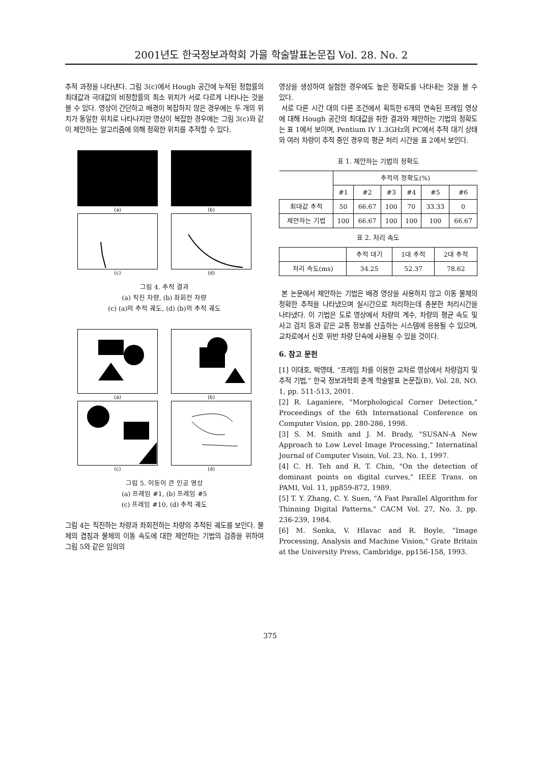2001년도 한국정보과학회 가을 학술발표논문집 Vol. 28. No. 2
추적 과정을 나타낸다. 그림 3(c)에서 Hough 공간에 누적된 정합률의 최대값과 극대값의 비정합률의 최소 위치가 서로 다르게 나타나는 것을 볼 수 있다. 영상이 간단하고 배경이 복잡하지 않은 경우에는 두 개의 위치가 동일한 위치로 나타나지만 영상이 복잡한 경우에는 그림 3(c)와 같이 제안하는 알고리즘에 의해 정확한 위치를 추적할 수 있다.
(a)
(b)
(c)
(d)
그림 4. 추적 결과
(a) 직진 차량, (b) 좌회전 차량
(c) (a)의 추적 궤도, (d) (b)의 추적 궤도
(a)
(b)
(c)
(d)
그림 5. 이동이 큰 인공 영상
(a) 프레임 #1, (b) 프레임 #5
(c) 프레임 #10, (d) 추적 궤도
그림 4는 직진하는 차량과 좌회전하는 차량의 추적된 궤도를 보인다. 물체의 겹침과 물체의 이동 속도에 대한 제안하는 기법의 검증을 위하여 그림 5와 같은 임의의
영상을 생성하여 실험한 경우에도 높은 정확도를 나타내는 것을 볼 수 있다.
서로 다른 시간 대의 다른 조건에서 획득한 6개의 연속된 프레임 영상에 대해 Hough 공간의 최대값을 취한 결과와 제안하는 기법의 정확도는 표 1에서 보이며, Pentium IV 1.3GHz의 PC에서 추적 대기 상태와 여러 차량이 추적 중인 경우의 평균 처리 시간을 표 2에서 보인다.
표 1. 제안하는 기법의 정확도
| | 추적의 정확도(%) | | | | | |
| --- | --- | --- | --- | --- | --- | --- |
| | #1 | #2 | #3 | #4 | #5 | #6 |
| 최대값 추적 | 50 | 66.67 | 100 | 70 | 33.33 | 0 |
| 제안하는 기법 | 100 | 66.67 | 100 | 100 | 100 | 66.67 |
표 2. 처리 속도
| | 추적 대기 | 1대 추적 | 2대 추적 |
| --- | --- | --- | --- |
| 처리 속도(ms) | 34.25 | 52.37 | 78.62 |
본 논문에서 제안하는 기법은 배경 영상을 사용하지 않고 이동 물체의 정확한 추적을 나타냈으며 실시간으로 처리하는데 충분한 처리시간을 나타냈다. 이 기법은 도로 영상에서 차량의 계수, 차량의 평균 속도 및 사고 검지 등과 같은 교통 정보를 산출하는 시스템에 응용될 수 있으며, 교차로에서 신호 위반 차량 단속에 사용될 수 있을 것이다.
6. 참고 문헌
[1] 이대호, 박영태, “프레임 차를 이용한 교차로 영상에서 차량검지 및 추적 기법,” 한국 정보과학회 춘계 학술발표 논문집(B), Vol. 28, NO. 1, pp. 511-513, 2001.
[2] R. Laganiere, "Morphological Corner Detection," Proceedings of the 6th International Conference on Computer Vision, pp. 280-286, 1998.
[3] S. M. Smith and J. M. Brady, "SUSAN-A New Approach to Low Level Image Processing," Internatinal Journal of Computer Visoin, Vol. 23, No. 1, 1997.
[4] C. H. Teh and R. T. Chin, "On the detection of dominant points on digital curves," IEEE Trans. on PAMI, Vol. 11, pp859-872, 1989.
[5] T. Y. Zhang, C. Y. Suen, "A Fast Parallel Algorithm for Thinning Digital Patterns," CACM Vol. 27, No. 3, pp. 236-239, 1984.
[6] M. Sonka, V. Hlavac and R. Boyle, "Image Processing, Analysis and Machine Vision," Grate Britain at the University Press, Cambridge, pp156-158, 1993.
375